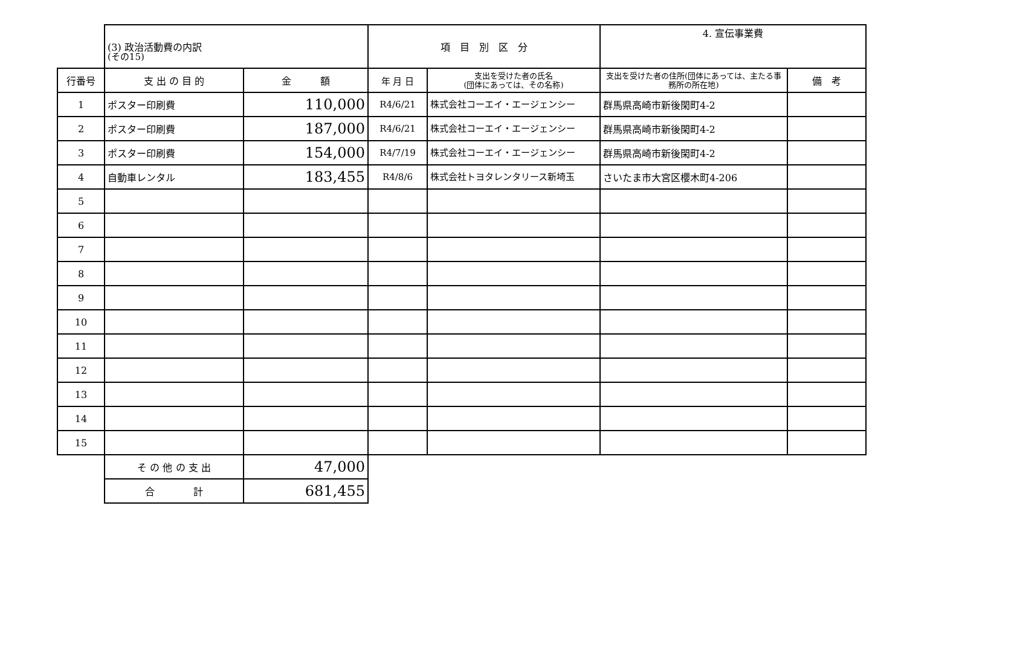(その15)
| | (3) 政治活動費の内訳 | | 項 目 別 区 分 | | 4. 宣伝事業費 | |
| 行番号 | 支 出 の 目 的 | 金 額 | 年 月 日 | 支出を受けた者の氏名 (団体にあっては、その名称) | 支出を受けた者の住所(団体にあっては、主たる事務所の所在地) | 備 考 |
| 1 | ポスター印刷費 | 110,000 | R4/6/21 | 株式会社コーエイ・エージェンシー | 群馬県高崎市新後閑町4-2 | |
| 2 | ポスター印刷費 | 187,000 | R4/6/21 | 株式会社コーエイ・エージェンシー | 群馬県高崎市新後閑町4-2 | |
| 3 | ポスター印刷費 | 154,000 | R4/7/19 | 株式会社コーエイ・エージェンシー | 群馬県高崎市新後閑町4-2 | |
| 4 | 自動車レンタル | 183,455 | R4/8/6 | 株式会社トヨタレンタリース新埼玉 | さいたま市大宮区櫻木町4-206 | |
| 5 | | | | | | |
| 6 | | | | | | |
| 7 | | | | | | |
| 8 | | | | | | |
| 9 | | | | | | |
| 10 | | | | | | |
| 11 | | | | | | |
| 12 | | | | | | |
| 13 | | | | | | |
| 14 | | | | | | |
| 15 | | | | | | |
| | そ の 他 の 支 出 | 47,000 | | | | |
| | 合 計 | 681,455 | | | | |